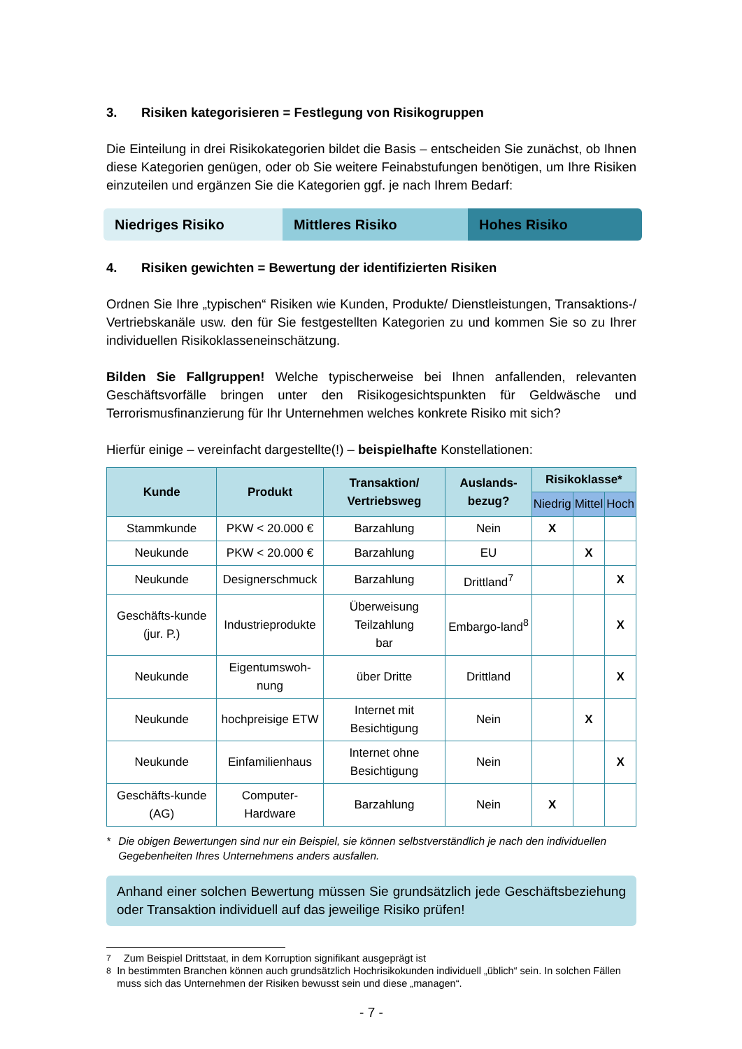3. Risiken kategorisieren = Festlegung von Risikogruppen
Die Einteilung in drei Risikokategorien bildet die Basis – entscheiden Sie zunächst, ob Ihnen diese Kategorien genügen, oder ob Sie weitere Feinabstufungen benötigen, um Ihre Risiken einzuteilen und ergänzen Sie die Kategorien ggf. je nach Ihrem Bedarf:
Niedriges Risiko Mittleres Risiko Hohes Risiko
4. Risiken gewichten = Bewertung der identifizierten Risiken
Ordnen Sie Ihre „typischen“ Risiken wie Kunden, Produkte/ Dienstleistungen, Transaktions-/ Vertriebskanäle usw. den für Sie festgestellten Kategorien zu und kommen Sie so zu Ihrer individuellen Risikoklasseneinschätzung.
Bilden Sie Fallgruppen! Welche typischerweise bei Ihnen anfallenden, relevanten Geschäftsvorfälle bringen unter den Risikogesichtspunkten für Geldwäsche und Terrorismusfinanzierung für Ihr Unternehmen welches konkrete Risiko mit sich?
Hierfür einige – vereinfacht dargestellte(!) – beispielhafte Konstellationen:
| Kunde | Produkt | Transaktion/ Vertriebsweg | Auslands-bezug? | Risikoklasse* | | |
| --- | --- | --- | --- | --- | --- | --- |
| | | | | Niedrig | Mittel | Hoch |
| Stammkunde | PKW < 20.000 € | Barzahlung | Nein | X | | |
| Neukunde | PKW < 20.000 € | Barzahlung | EU | | X | |
| Neukunde | Designerschmuck | Barzahlung | Drittland<sup>7</sup> | | | X |
| Geschäfts-kunde (jur. P.) | Industrieprodukte | Überweisung Teilzahlung bar | Embargo-land<sup>8</sup> | | | X |
| Neukunde | Eigentumswoh-nung | über Dritte | Drittland | | | X |
| Neukunde | hochpreisige ETW | Internet mit Besichtigung | Nein | | X | |
| Neukunde | Einfamilienhaus | Internet ohne Besichtigung | Nein | | | X |
| Geschäfts-kunde (AG) | Computer-Hardware | Barzahlung | Nein | X | | |
* Die obigen Bewertungen sind nur ein Beispiel, sie können selbstverständlich je nach den individuellen Gegebenheiten Ihres Unternehmens anders ausfallen.
Anhand einer solchen Bewertung müssen Sie grundsätzlich jede Geschäftsbeziehung oder Transaktion individuell auf das jeweilige Risiko prüfen!
<sup>7</sup> Zum Beispiel Drittstaat, in dem Korruption signifikant ausgeprägt ist
<sup>8</sup> In bestimmten Branchen können auch grundsätzlich Hochrisikokunden individuell „üblich“ sein. In solchen Fällen muss sich das Unternehmen der Risiken bewusst sein und diese „managen“.
- 7 -